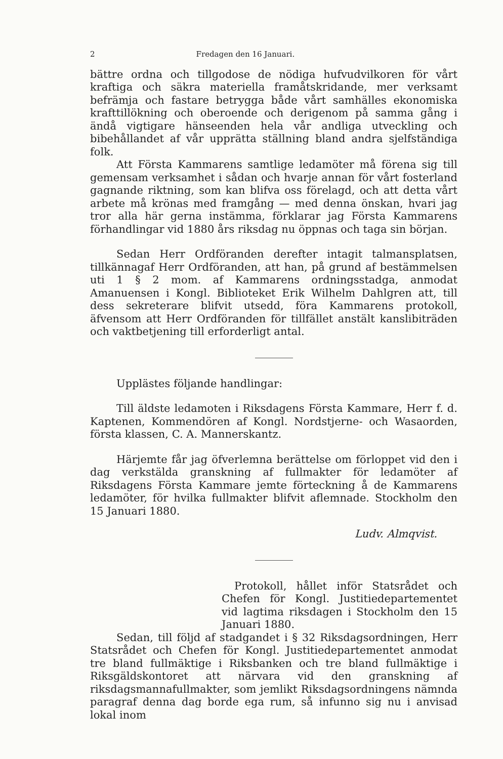2 Fredagen den 16 Januari.
bättre ordna och tillgodose de nödiga hufvudvilkoren för vårt kraftiga och säkra materiella framåtskridande, mer verksamt befrämja och fastare betrygga både vårt samhälles ekonomiska krafttillökning och oberoende och derigenom på samma gång i ändå vigtigare hänseenden hela vår andliga utveckling och bibehållandet af vår upprätta ställning bland andra sjelfständiga folk.
Att Första Kammarens samtlige ledamöter må förena sig till gemensam verksamhet i sådan och hvarje annan för vårt fosterland gagnande riktning, som kan blifva oss förelagd, och att detta vårt arbete må krönas med framgång — med denna önskan, hvari jag tror alla här gerna instämma, förklarar jag Första Kammarens förhandlingar vid 1880 års riksdag nu öppnas och taga sin början.
Sedan Herr Ordföranden derefter intagit talmansplatsen, tillkännagaf Herr Ordföranden, att han, på grund af bestämmelsen uti 1 § 2 mom. af Kammarens ordningsstadga, anmodat Amanuensen i Kongl. Biblioteket Erik Wilhelm Dahlgren att, till dess sekreterare blifvit utsedd, föra Kammarens protokoll, äfvensom att Herr Ordföranden för tillfället anstält kanslibiträden och vaktbetjening till erforderligt antal.
Upplästes följande handlingar:
Till äldste ledamoten i Riksdagens Första Kammare, Herr f. d. Kaptenen, Kommendören af Kongl. Nordstjerne- och Wasaorden, första klassen, C. A. Mannerskantz.
Härjemte får jag öfverlemna berättelse om förloppet vid den i dag verkstälda granskning af fullmakter för ledamöter af Riksdagens Första Kammare jemte förteckning å de Kammarens ledamöter, för hvilka fullmakter blifvit aflemnade. Stockholm den 15 Januari 1880.
Ludv. Almqvist.
Protokoll, hållet inför Statsrådet och Chefen för Kongl. Justitiedepartementet vid lagtima riksdagen i Stockholm den 15 Januari 1880.
Sedan, till följd af stadgandet i § 32 Riksdagsordningen, Herr Statsrådet och Chefen för Kongl. Justitiedepartementet anmodat tre bland fullmäktige i Riksbanken och tre bland fullmäktige i Riksgäldskontoret att närvara vid den granskning af riksdagsmannafullmakter, som jemlikt Riksdagsordningens nämnda paragraf denna dag borde ega rum, så infunno sig nu i anvisad lokal inom